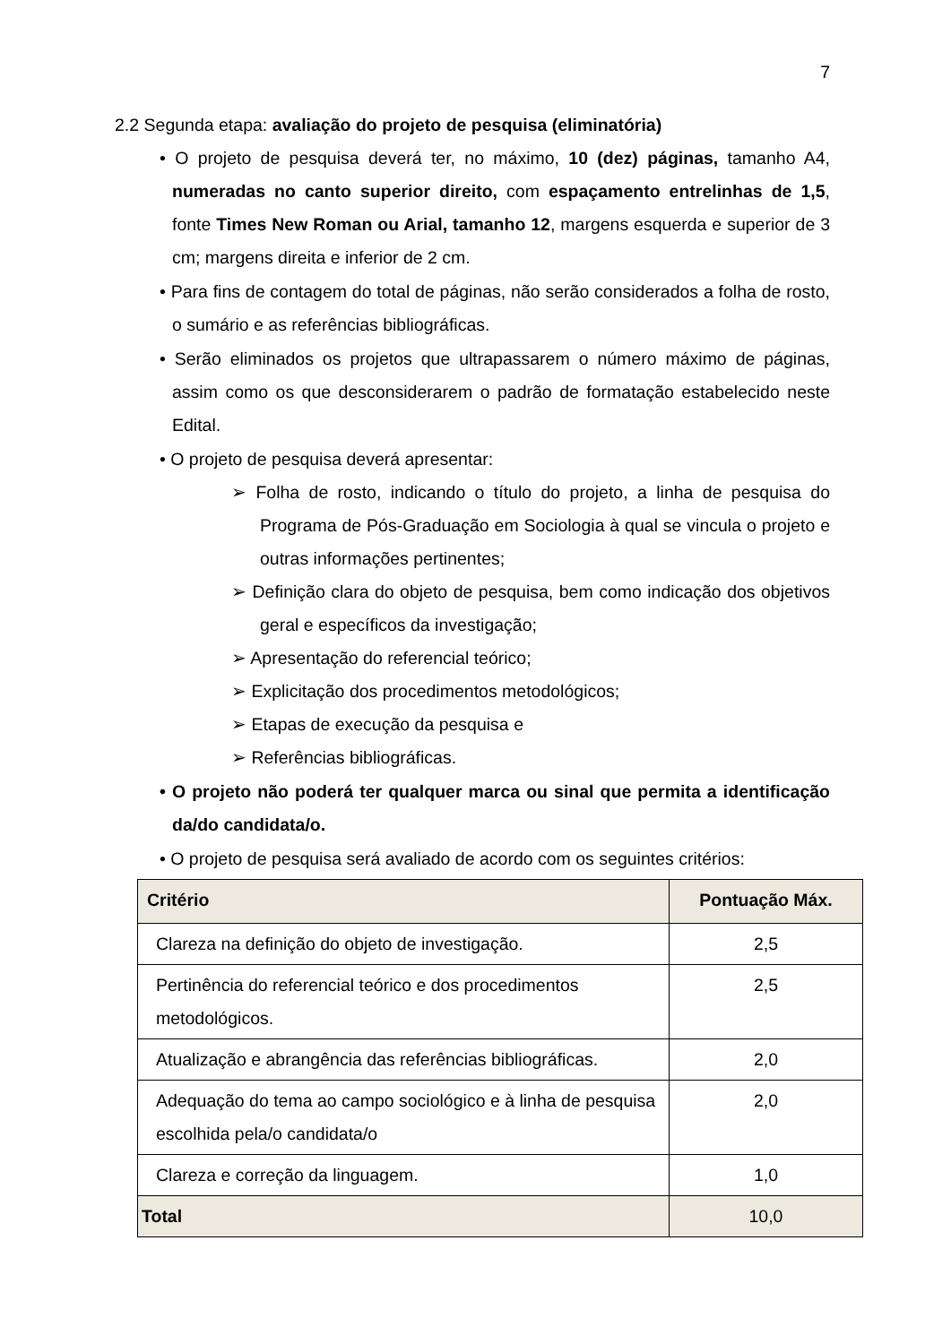7
2.2 Segunda etapa: avaliação do projeto de pesquisa (eliminatória)
• O projeto de pesquisa deverá ter, no máximo, 10 (dez) páginas, tamanho A4, numeradas no canto superior direito, com espaçamento entrelinhas de 1,5, fonte Times New Roman ou Arial, tamanho 12, margens esquerda e superior de 3 cm; margens direita e inferior de 2 cm.
• Para fins de contagem do total de páginas, não serão considerados a folha de rosto, o sumário e as referências bibliográficas.
• Serão eliminados os projetos que ultrapassarem o número máximo de páginas, assim como os que desconsiderarem o padrão de formatação estabelecido neste Edital.
• O projeto de pesquisa deverá apresentar:
➢ Folha de rosto, indicando o título do projeto, a linha de pesquisa do Programa de Pós-Graduação em Sociologia à qual se vincula o projeto e outras informações pertinentes;
➢ Definição clara do objeto de pesquisa, bem como indicação dos objetivos geral e específicos da investigação;
➢ Apresentação do referencial teórico;
➢ Explicitação dos procedimentos metodológicos;
➢ Etapas de execução da pesquisa e
➢ Referências bibliográficas.
• O projeto não poderá ter qualquer marca ou sinal que permita a identificação da/do candidata/o.
• O projeto de pesquisa será avaliado de acordo com os seguintes critérios:
| Critério | Pontuação Máx. |
| --- | --- |
| Clareza na definição do objeto de investigação. | 2,5 |
| Pertinência do referencial teórico e dos procedimentos metodológicos. | 2,5 |
| Atualização e abrangência das referências bibliográficas. | 2,0 |
| Adequação do tema ao campo sociológico e à linha de pesquisa escolhida pela/o candidata/o | 2,0 |
| Clareza e correção da linguagem. | 1,0 |
| Total | 10,0 |